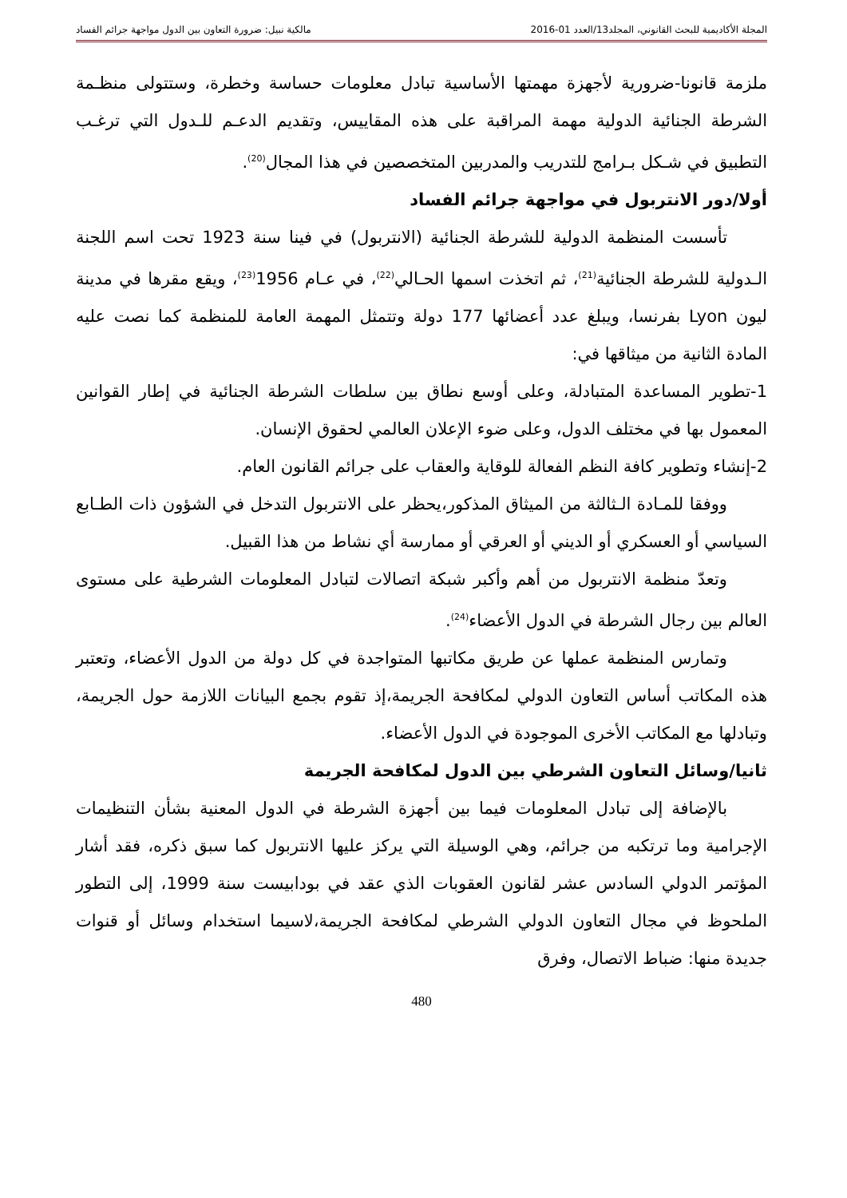المجلة الأكاديمية للبحث القانوني، المجلد13/العدد 01-2016 مالكية نبيل: ضرورة التعاون بين الدول مواجهة جرائم الفساد
ملزمة قانونا-ضرورية لأجهزة مهمتها الأساسية تبادل معلومات حساسة وخطرة، وستتولى منظـمة الشرطة الجنائية الدولية مهمة المراقبة على هذه المقاييس، وتقديم الدعـم للـدول التي ترغـب التطبيق في شـكل بـرامج للتدريب والمدربين المتخصصين في هذا المجال<sup>(20)</sup>.
أولا/دور الانتربول في مواجهة جرائم الفساد
تأسست المنظمة الدولية للشرطة الجنائية (الانتربول) في فينا سنة 1923 تحت اسم اللجنة الـدولية للشرطة الجنائية<sup>(21)</sup>، ثم اتخذت اسمها الحـالي<sup>(22)</sup>، في عـام 1956<sup>(23)</sup>، ويقع مقرها في مدينة ليون Lyon بفرنسا، ويبلغ عدد أعضائها 177 دولة وتتمثل المهمة العامة للمنظمة كما نصت عليه المادة الثانية من ميثاقها في:
1-تطوير المساعدة المتبادلة، وعلى أوسع نطاق بين سلطات الشرطة الجنائية في إطار القوانين المعمول بها في مختلف الدول، وعلى ضوء الإعلان العالمي لحقوق الإنسان.
2-إنشاء وتطوير كافة النظم الفعالة للوقاية والعقاب على جرائم القانون العام.
ووفقا للمـادة الـثالثة من الميثاق المذكور،يحظر على الانتربول التدخل في الشؤون ذات الطـابع السياسي أو العسكري أو الديني أو العرقي أو ممارسة أي نشاط من هذا القبيل.
وتعدّ منظمة الانتربول من أهم وأكبر شبكة اتصالات لتبادل المعلومات الشرطية على مستوى العالم بين رجال الشرطة في الدول الأعضاء<sup>(24)</sup>.
وتمارس المنظمة عملها عن طريق مكاتبها المتواجدة في كل دولة من الدول الأعضاء، وتعتبر هذه المكاتب أساس التعاون الدولي لمكافحة الجريمة،إذ تقوم بجمع البيانات اللازمة حول الجريمة، وتبادلها مع المكاتب الأخرى الموجودة في الدول الأعضاء.
ثانيا/وسائل التعاون الشرطي بين الدول لمكافحة الجريمة
بالإضافة إلى تبادل المعلومات فيما بين أجهزة الشرطة في الدول المعنية بشأن التنظيمات الإجرامية وما ترتكبه من جرائم، وهي الوسيلة التي يركز عليها الانتربول كما سبق ذكره، فقد أشار المؤتمر الدولي السادس عشر لقانون العقوبات الذي عقد في بودابيست سنة 1999، إلى التطور الملحوظ في مجال التعاون الدولي الشرطي لمكافحة الجريمة،لاسيما استخدام وسائل أو قنوات جديدة منها: ضباط الاتصال، وفرق
480